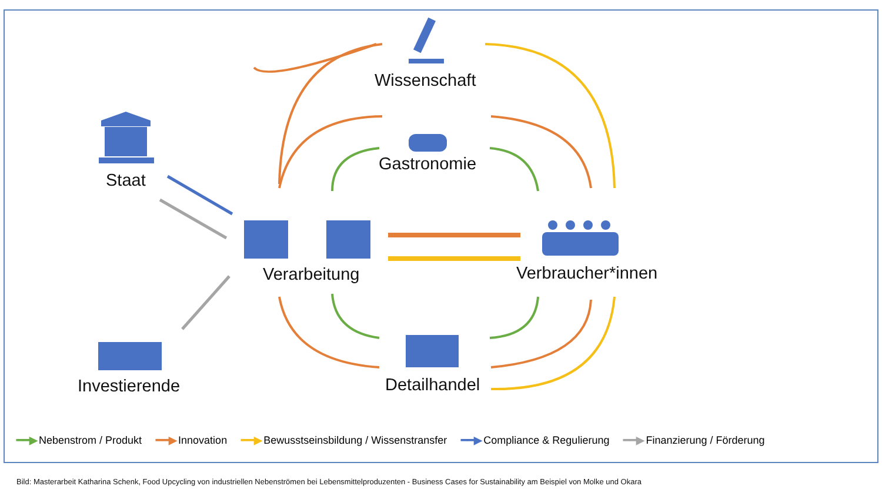Wissenschaft
Gastronomie
Staat
Verarbeitung Verbraucher*innen
Detailhandel
Investierende
━━▶ Nebenstrom / Produkt ━━▶ Innovation ━━▶ Bewusstseinsbildung / Wissenstransfer ━━▶ Compliance & Regulierung ━━▶ Finanzierung / Förderung
Bild: Masterarbeit Katharina Schenk, Food Upcycling von industriellen Nebenströmen bei Lebensmittelproduzenten - Business Cases for Sustainability am Beispiel von Molke und Okara